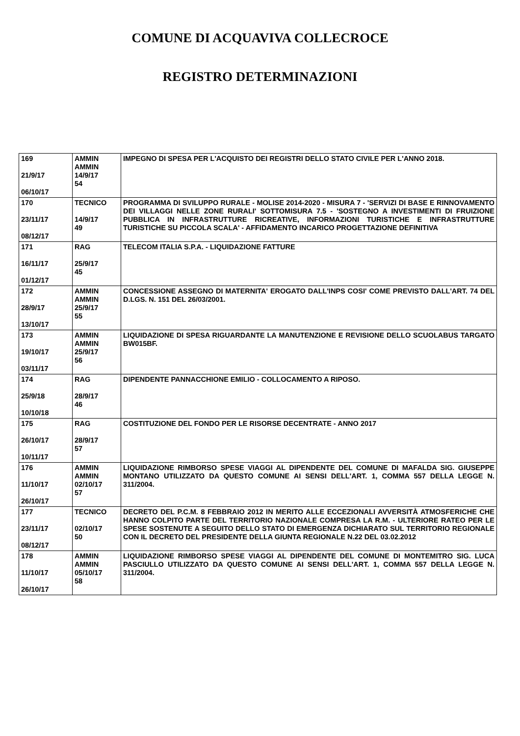COMUNE DI ACQUAVIVA COLLECROCE
REGISTRO DETERMINAZIONI
| 169 21/9/17 06/10/17 | AMMIN AMMIN 14/9/17 54 | IMPEGNO DI SPESA PER L'ACQUISTO DEI REGISTRI DELLO STATO CIVILE PER L'ANNO 2018. |
| 170 23/11/17 08/12/17 | TECNICO 14/9/17 49 | PROGRAMMA DI SVILUPPO RURALE - MOLISE 2014-2020 - MISURA 7 - 'SERVIZI DI BASE E RINNOVAMENTO DEI VILLAGGI NELLE ZONE RURALI' SOTTOMISURA 7.5 - 'SOSTEGNO A INVESTIMENTI DI FRUIZIONE PUBBLICA IN INFRASTRUTTURE RICREATIVE, INFORMAZIONI TURISTICHE E INFRASTRUTTURE TURISTICHE SU PICCOLA SCALA' - AFFIDAMENTO INCARICO PROGETTAZIONE DEFINITIVA |
| 171 16/11/17 01/12/17 | RAG 25/9/17 45 | TELECOM ITALIA S.P.A. - LIQUIDAZIONE FATTURE |
| 172 28/9/17 13/10/17 | AMMIN AMMIN 25/9/17 55 | CONCESSIONE ASSEGNO DI MATERNITA' EROGATO DALL'INPS COSI' COME PREVISTO DALL'ART. 74 DEL D.LGS. N. 151 DEL 26/03/2001. |
| 173 19/10/17 03/11/17 | AMMIN AMMIN 25/9/17 56 | LIQUIDAZIONE DI SPESA RIGUARDANTE LA MANUTENZIONE E REVISIONE DELLO SCUOLABUS TARGATO BW015BF. |
| 174 25/9/18 10/10/18 | RAG 28/9/17 46 | DIPENDENTE PANNACCHIONE EMILIO - COLLOCAMENTO A RIPOSO. |
| 175 26/10/17 10/11/17 | RAG 28/9/17 57 | COSTITUZIONE DEL FONDO PER LE RISORSE DECENTRATE - ANNO 2017 |
| 176 11/10/17 26/10/17 | AMMIN AMMIN 02/10/17 57 | LIQUIDAZIONE RIMBORSO SPESE VIAGGI AL DIPENDENTE DEL COMUNE DI MAFALDA SIG. GIUSEPPE MONTANO UTILIZZATO DA QUESTO COMUNE AI SENSI DELL'ART. 1, COMMA 557 DELLA LEGGE N. 311/2004. |
| 177 23/11/17 08/12/17 | TECNICO 02/10/17 50 | DECRETO DEL P.C.M. 8 FEBBRAIO 2012 IN MERITO ALLE ECCEZIONALI AVVERSITÀ ATMOSFERICHE CHE HANNO COLPITO PARTE DEL TERRITORIO NAZIONALE COMPRESA LA R.M. - ULTERIORE RATEO PER LE SPESE SOSTENUTE A SEGUITO DELLO STATO DI EMERGENZA DICHIARATO SUL TERRITORIO REGIONALE CON IL DECRETO DEL PRESIDENTE DELLA GIUNTA REGIONALE N.22 DEL 03.02.2012 |
| 178 11/10/17 26/10/17 | AMMIN AMMIN 05/10/17 58 | LIQUIDAZIONE RIMBORSO SPESE VIAGGI AL DIPENDENTE DEL COMUNE DI MONTEMITRO SIG. LUCA PASCIULLO UTILIZZATO DA QUESTO COMUNE AI SENSI DELL'ART. 1, COMMA 557 DELLA LEGGE N. 311/2004. |